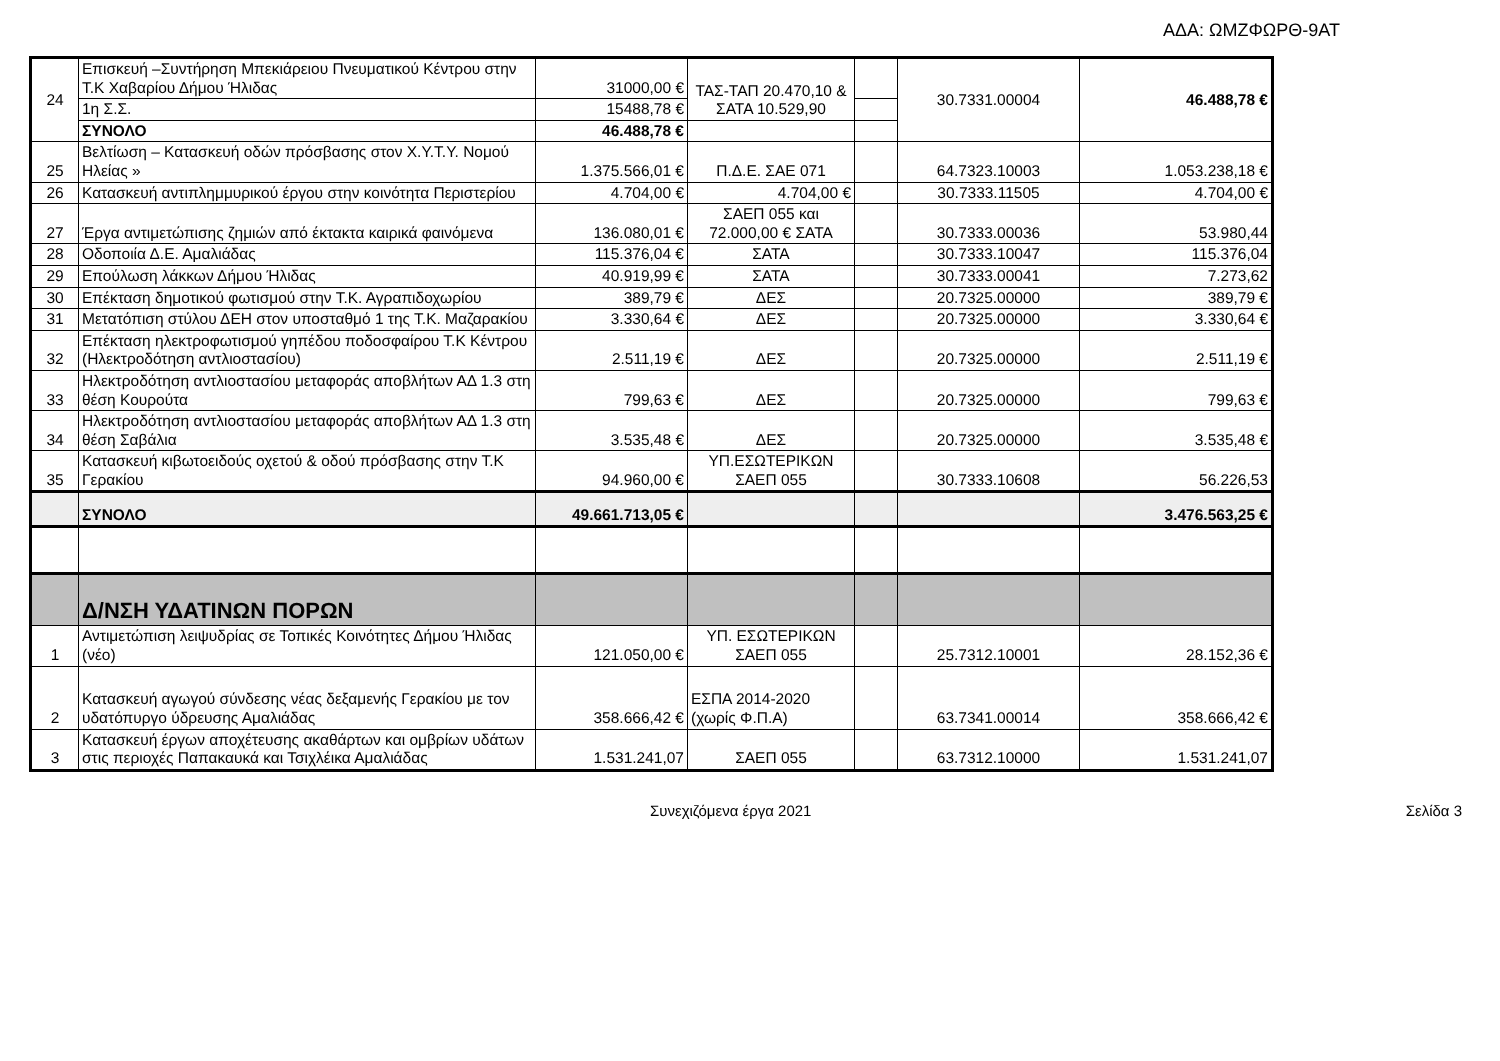ΑΔΑ: ΩΜΖΦΩΡΘ-9ΑΤ
| 24 | Επισκευή –Συντήρηση Μπεκιάρειου Πνευματικού Κέντρου στην Τ.Κ Χαβαρίου Δήμου Ήλιδας | 31000,00 € | ΤΑΣ-ΤΑΠ 20.470,10 & ΣΑΤΑ 10.529,90 | | 30.7331.00004 | 46.488,78 € |
| | 1η Σ.Σ. | 15488,78 € | | | | |
| | ΣΥΝΟΛΟ | 46.488,78 € | | | | |
| 25 | Βελτίωση – Κατασκευή οδών πρόσβασης στον Χ.Υ.Τ.Υ. Νομού Ηλείας » | 1.375.566,01 € | Π.Δ.Ε. ΣΑΕ 071 | | 64.7323.10003 | 1.053.238,18 € |
| 26 | Κατασκευή αντιπλημμυρικού έργου στην κοινότητα Περιστερίου | 4.704,00 € | 4.704,00 € | | 30.7333.11505 | 4.704,00 € |
| 27 | Έργα αντιμετώπισης ζημιών από έκτακτα καιρικά φαινόμενα | 136.080,01 € | ΣΑΕΠ 055 και 72.000,00 € ΣΑΤΑ | | 30.7333.00036 | 53.980,44 |
| 28 | Οδοποιία Δ.Ε. Αμαλιάδας | 115.376,04 € | ΣΑΤΑ | | 30.7333.10047 | 115.376,04 |
| 29 | Επούλωση λάκκων Δήμου Ήλιδας | 40.919,99 € | ΣΑΤΑ | | 30.7333.00041 | 7.273,62 |
| 30 | Επέκταση δημοτικού φωτισμού στην Τ.Κ. Αγραπιδοχωρίου | 389,79 € | ΔΕΣ | | 20.7325.00000 | 389,79 € |
| 31 | Μετατόπιση στύλου ΔΕΗ στον υποσταθμό 1 της Τ.Κ. Μαζαρακίου | 3.330,64 € | ΔΕΣ | | 20.7325.00000 | 3.330,64 € |
| 32 | Επέκταση ηλεκτροφωτισμού γηπέδου ποδοσφαίρου Τ.Κ Κέντρου (Ηλεκτροδότηση αντλιοστασίου) | 2.511,19 € | ΔΕΣ | | 20.7325.00000 | 2.511,19 € |
| 33 | Ηλεκτροδότηση αντλιοστασίου μεταφοράς αποβλήτων ΑΔ 1.3 στη θέση Κουρούτα | 799,63 € | ΔΕΣ | | 20.7325.00000 | 799,63 € |
| 34 | Ηλεκτροδότηση αντλιοστασίου μεταφοράς αποβλήτων ΑΔ 1.3 στη θέση Σαβάλια | 3.535,48 € | ΔΕΣ | | 20.7325.00000 | 3.535,48 € |
| 35 | Κατασκευή κιβωτοειδούς οχετού & οδού πρόσβασης στην Τ.Κ Γερακίου | 94.960,00 € | ΥΠ.ΕΣΩΤΕΡΙΚΩΝ ΣΑΕΠ 055 | | 30.7333.10608 | 56.226,53 |
| | ΣΥΝΟΛΟ | 49.661.713,05 € | | | | 3.476.563,25 € |
| | Δ/ΝΣΗ ΥΔΑΤΙΝΩΝ ΠΟΡΩΝ | | | | | |
| 1 | Αντιμετώπιση λειψυδρίας σε Τοπικές Κοινότητες Δήμου Ήλιδας (νέο) | 121.050,00 € | ΥΠ. ΕΣΩΤΕΡΙΚΩΝ ΣΑΕΠ 055 | | 25.7312.10001 | 28.152,36 € |
| 2 | Κατασκευή αγωγού σύνδεσης νέας δεξαμενής Γερακίου με τον υδατόπυργο ύδρευσης Αμαλιάδας | 358.666,42 € | ΕΣΠΑ 2014-2020 (χωρίς Φ.Π.Α) | | 63.7341.00014 | 358.666,42 € |
| 3 | Κατασκευή έργων αποχέτευσης ακαθάρτων και ομβρίων υδάτων στις περιοχές Παπακαυκά και Τσιχλέικα Αμαλιάδας | 1.531.241,07 | ΣΑΕΠ 055 | | 63.7312.10000 | 1.531.241,07 |
Συνεχιζόμενα έργα 2021 Σελίδα 3